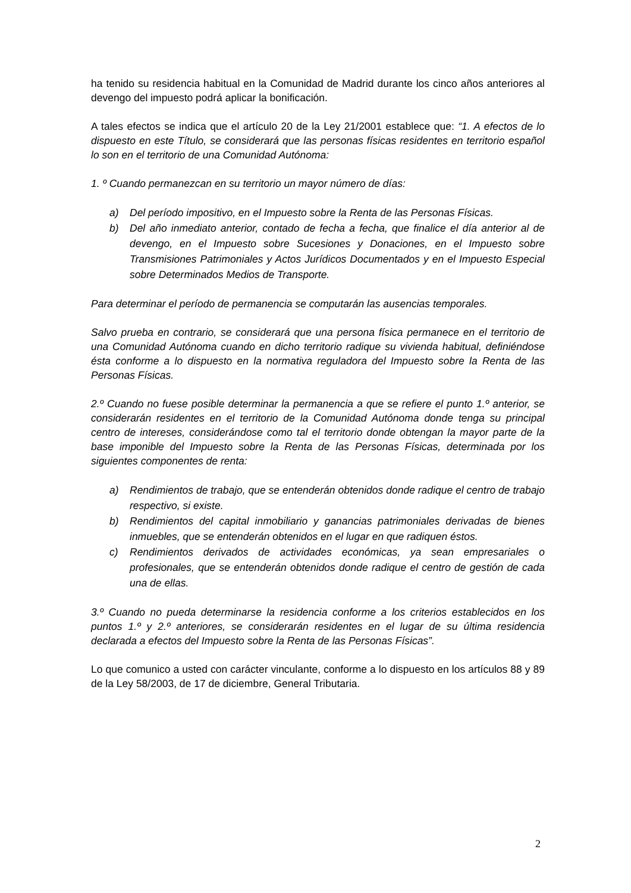ha tenido su residencia habitual en la Comunidad de Madrid durante los cinco años anteriores al devengo del impuesto podrá aplicar la bonificación.
A tales efectos se indica que el artículo 20 de la Ley 21/2001 establece que: “1. A efectos de lo dispuesto en este Título, se considerará que las personas físicas residentes en territorio español lo son en el territorio de una Comunidad Autónoma:
1. º Cuando permanezcan en su territorio un mayor número de días:
a) Del período impositivo, en el Impuesto sobre la Renta de las Personas Físicas.
b) Del año inmediato anterior, contado de fecha a fecha, que finalice el día anterior al de devengo, en el Impuesto sobre Sucesiones y Donaciones, en el Impuesto sobre Transmisiones Patrimoniales y Actos Jurídicos Documentados y en el Impuesto Especial sobre Determinados Medios de Transporte.
Para determinar el período de permanencia se computarán las ausencias temporales.
Salvo prueba en contrario, se considerará que una persona física permanece en el territorio de una Comunidad Autónoma cuando en dicho territorio radique su vivienda habitual, definiéndose ésta conforme a lo dispuesto en la normativa reguladora del Impuesto sobre la Renta de las Personas Físicas.
2.º Cuando no fuese posible determinar la permanencia a que se refiere el punto 1.º anterior, se considerarán residentes en el territorio de la Comunidad Autónoma donde tenga su principal centro de intereses, considerándose como tal el territorio donde obtengan la mayor parte de la base imponible del Impuesto sobre la Renta de las Personas Físicas, determinada por los siguientes componentes de renta:
a) Rendimientos de trabajo, que se entenderán obtenidos donde radique el centro de trabajo respectivo, si existe.
b) Rendimientos del capital inmobiliario y ganancias patrimoniales derivadas de bienes inmuebles, que se entenderán obtenidos en el lugar en que radiquen éstos.
c) Rendimientos derivados de actividades económicas, ya sean empresariales o profesionales, que se entenderán obtenidos donde radique el centro de gestión de cada una de ellas.
3.º Cuando no pueda determinarse la residencia conforme a los criterios establecidos en los puntos 1.º y 2.º anteriores, se considerarán residentes en el lugar de su última residencia declarada a efectos del Impuesto sobre la Renta de las Personas Físicas”.
Lo que comunico a usted con carácter vinculante, conforme a lo dispuesto en los artículos 88 y 89 de la Ley 58/2003, de 17 de diciembre, General Tributaria.
2